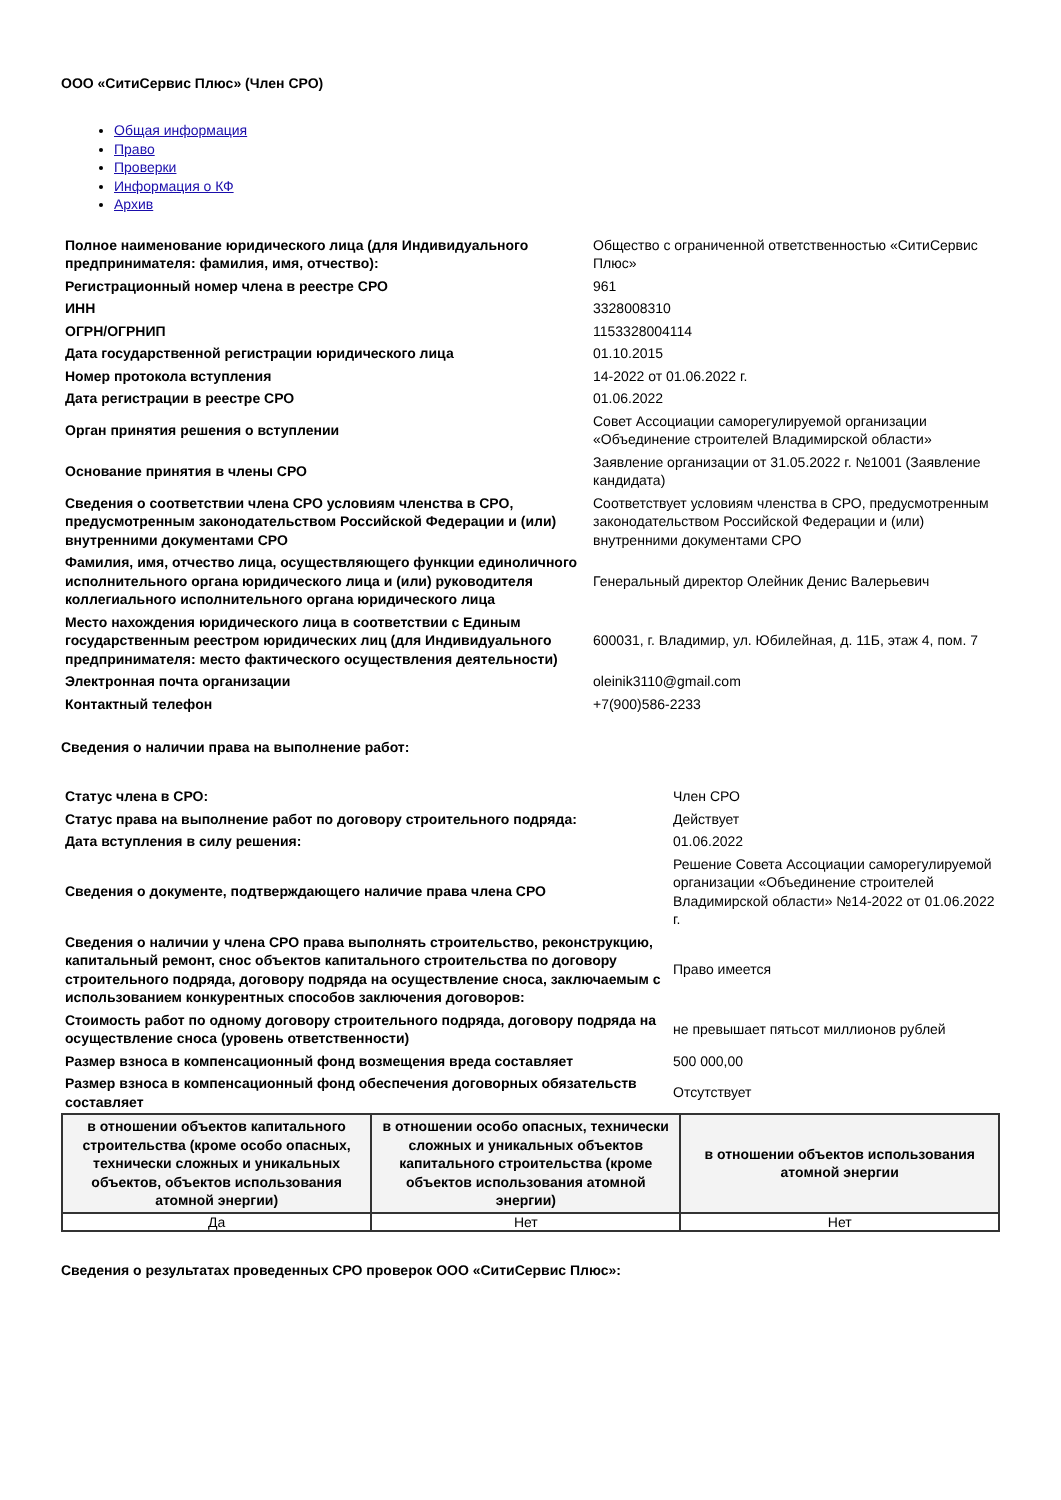ООО «СитиСервис Плюс» (Член СРО)
Общая информация
Право
Проверки
Информация о КФ
Архив
| Полное наименование юридического лица (для Индивидуального предпринимателя: фамилия, имя, отчество): | Общество с ограниченной ответственностью «СитиСервис Плюс» |
| Регистрационный номер члена в реестре СРО | 961 |
| ИНН | 3328008310 |
| ОГРН/ОГРНИП | 1153328004114 |
| Дата государственной регистрации юридического лица | 01.10.2015 |
| Номер протокола вступления | 14-2022 от 01.06.2022 г. |
| Дата регистрации в реестре СРО | 01.06.2022 |
| Орган принятия решения о вступлении | Совет Ассоциации саморегулируемой организации «Объединение строителей Владимирской области» |
| Основание принятия в члены СРО | Заявление организации от 31.05.2022 г. №1001 (Заявление кандидата) |
| Сведения о соответствии члена СРО условиям членства в СРО, предусмотренным законодательством Российской Федерации и (или) внутренними документами СРО | Соответствует условиям членства в СРО, предусмотренным законодательством Российской Федерации и (или) внутренними документами СРО |
| Фамилия, имя, отчество лица, осуществляющего функции единоличного исполнительного органа юридического лица и (или) руководителя коллегиального исполнительного органа юридического лица | Генеральный директор Олейник Денис Валерьевич |
| Место нахождения юридического лица в соответствии с Единым государственным реестром юридических лиц (для Индивидуального предпринимателя: место фактического осуществления деятельности) | 600031, г. Владимир, ул. Юбилейная, д. 11Б, этаж 4, пом. 7 |
| Электронная почта организации | oleinik3110@gmail.com |
| Контактный телефон | +7(900)586-2233 |
Сведения о наличии права на выполнение работ:
| Статус члена в СРО: | Член СРО |
| Статус права на выполнение работ по договору строительного подряда: | Действует |
| Дата вступления в силу решения: | 01.06.2022 |
| Сведения о документе, подтверждающего наличие права члена СРО | Решение Совета Ассоциации саморегулируемой организации «Объединение строителей Владимирской области» №14-2022 от 01.06.2022 г. |
| Сведения о наличии у члена СРО права выполнять строительство, реконструкцию, капитальный ремонт, снос объектов капитального строительства по договору строительного подряда, договору подряда на осуществление сноса, заключаемым с использованием конкурентных способов заключения договоров: | Право имеется |
| Стоимость работ по одному договору строительного подряда, договору подряда на осуществление сноса (уровень ответственности) | не превышает пятьсот миллионов рублей |
| Размер взноса в компенсационный фонд возмещения вреда составляет | 500 000,00 |
| Размер взноса в компенсационный фонд обеспечения договорных обязательств составляет | Отсутствует |
| в отношении объектов капитального строительства (кроме особо опасных, технически сложных и уникальных объектов, объектов использования атомной энергии) | в отношении особо опасных, технически сложных и уникальных объектов капитального строительства (кроме объектов использования атомной энергии) | в отношении объектов использования атомной энергии |
| --- | --- | --- |
| Да | Нет | Нет |
Сведения о результатах проведенных СРО проверок ООО «СитиСервис Плюс»: